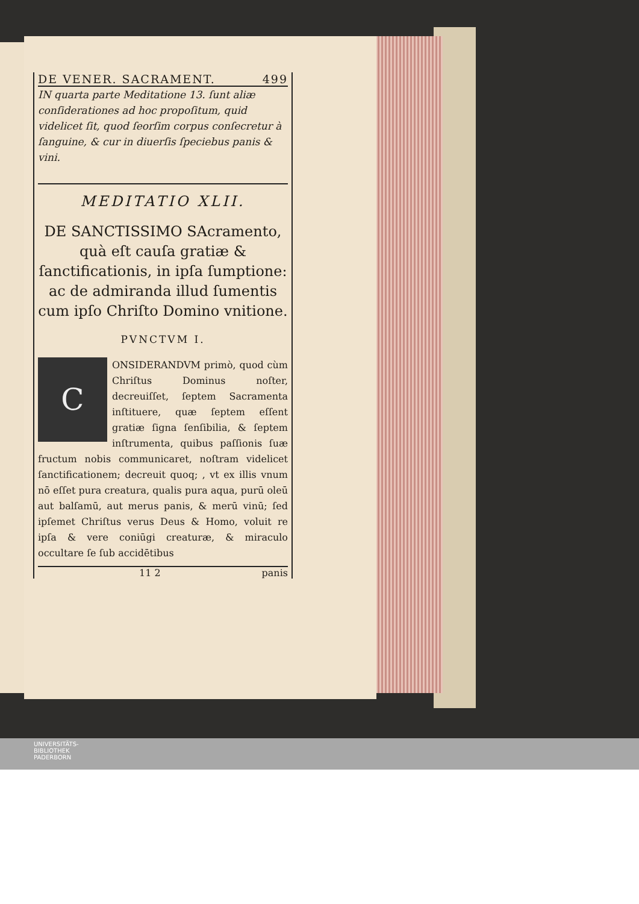DE VENER. SACRAMENT. 499
IN quarta parte Meditatione 13. ſunt aliæ conſiderationes ad hoc propoſitum, quid videlicet ſit, quod ſeorſim corpus conſecretur à ſanguine, & cur in diuerſis ſpeciebus panis & vini.
MEDITATIO XLII.
DE SANCTISSIMO SAcramento, quà eſt cauſa gratiæ & ſanctificationis, in ipſa ſumptione: ac de admiranda illud ſumentis cum ipſo Chriſto Domino vnitione.
PVNCTVM I.
C
ONSIDERANDVM primò, quod cùm Chriſtus Dominus noſter, decreuiſſet, ſeptem Sacramenta inſtituere, quæ ſeptem eſſent gratiæ ſigna ſenſibilia, & ſeptem inſtrumenta, quibus paſſionis ſuæ fructum nobis communicaret, noſtram videlicet ſanctificationem; decreuit quoq; , vt ex illis vnum nō eſſet pura creatura, qualis pura aqua, purū oleū aut balſamū, aut merus panis, & merū vinū; ſed ipſemet Chriſtus verus Deus & Homo, voluit re ipſa & vere coniūgi creaturæ, & miraculo occultare ſe ſub accidētibus
11 2 panis
UNIVERSITÄTS-
BIBLIOTHEK
PADERBORN